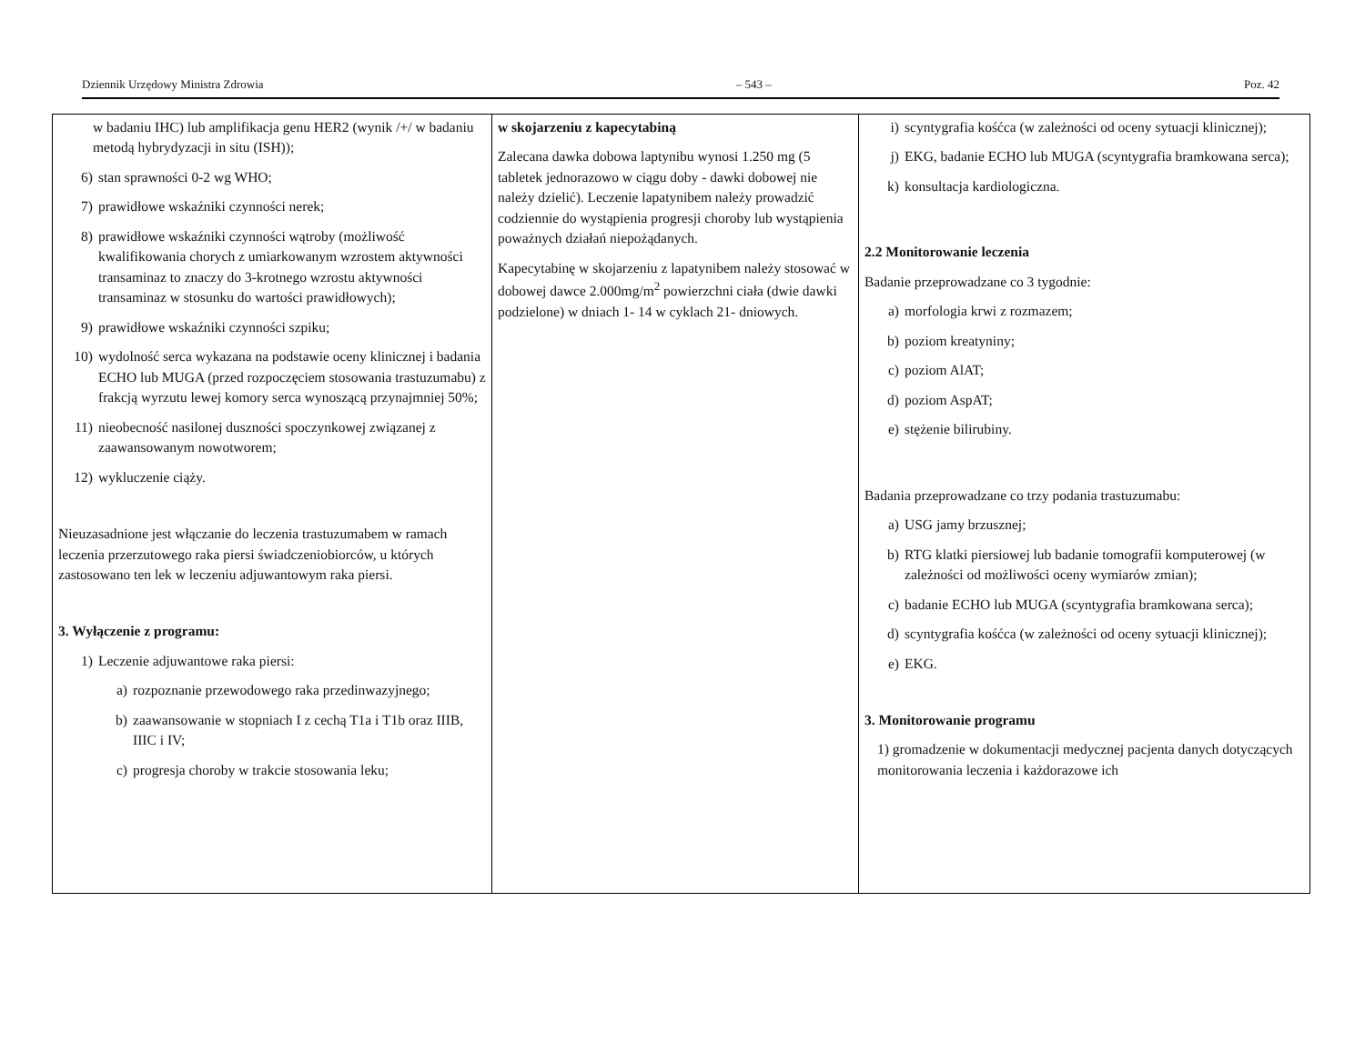Dziennik Urzędowy Ministra Zdrowia – 543 – Poz. 42
| w badaniu IHC) lub amplifikacja genu HER2 (wynik /+/ w badaniu metodą hybrydyzacji in situ (ISH)); 6) stan sprawności 0-2 wg WHO; 7) prawidłowe wskaźniki czynności nerek; 8) prawidłowe wskaźniki czynności wątroby (możliwość kwalifikowania chorych z umiarkowanym wzrostem aktywności transaminaz to znaczy do 3-krotnego wzrostu aktywności transaminaz w stosunku do wartości prawidłowych); 9) prawidłowe wskaźniki czynności szpiku; 10) wydolność serca wykazana na podstawie oceny klinicznej i badania ECHO lub MUGA (przed rozpoczęciem stosowania trastuzumabu) z frakcją wyrzutu lewej komory serca wynoszącą przynajmniej 50%; 11) nieobecność nasilonej duszności spoczynkowej związanej z zaawansowanym nowotworem; 12) wykluczenie ciąży. Nieuzasadnione jest włączanie do leczenia trastuzumabem w ramach leczenia przerzutowego raka piersi świadczeniobiorców, u których zastosowano ten lek w leczeniu adjuwantowym raka piersi. 3. Wyłączenie z programu: 1) Leczenie adjuwantowe raka piersi: a) rozpoznanie przewodowego raka przedinwazyjnego; b) zaawansowanie w stopniach I z cechą T1a i T1b oraz IIIB, IIIC i IV; c) progresja choroby w trakcie stosowania leku; | w skojarzeniu z kapecytabiną Zalecana dawka dobowa laptynibu wynosi 1.250 mg (5 tabletek jednorazowo w ciągu doby - dawki dobowej nie należy dzielić). Leczenie lapatynibem należy prowadzić codziennie do wystąpienia progresji choroby lub wystąpienia poważnych działań niepożądanych. Kapecytabinę w skojarzeniu z lapatynibem należy stosować w dobowej dawce 2.000mg/m<sup>2</sup> powierzchni ciała (dwie dawki podzielone) w dniach 1- 14 w cyklach 21- dniowych. | i) scyntygrafia kośćca (w zależności od oceny sytuacji klinicznej); j) EKG, badanie ECHO lub MUGA (scyntygrafia bramkowana serca); k) konsultacja kardiologiczna. 2.2 Monitorowanie leczenia Badanie przeprowadzane co 3 tygodnie: a) morfologia krwi z rozmazem; b) poziom kreatyniny; c) poziom AlAT; d) poziom AspAT; e) stężenie bilirubiny. Badania przeprowadzane co trzy podania trastuzumabu: a) USG jamy brzusznej; b) RTG klatki piersiowej lub badanie tomografii komputerowej (w zależności od możliwości oceny wymiarów zmian); c) badanie ECHO lub MUGA (scyntygrafia bramkowana serca); d) scyntygrafia kośćca (w zależności od oceny sytuacji klinicznej); e) EKG. 3. Monitorowanie programu 1) gromadzenie w dokumentacji medycznej pacjenta danych dotyczących monitorowania leczenia i każdorazowe ich |